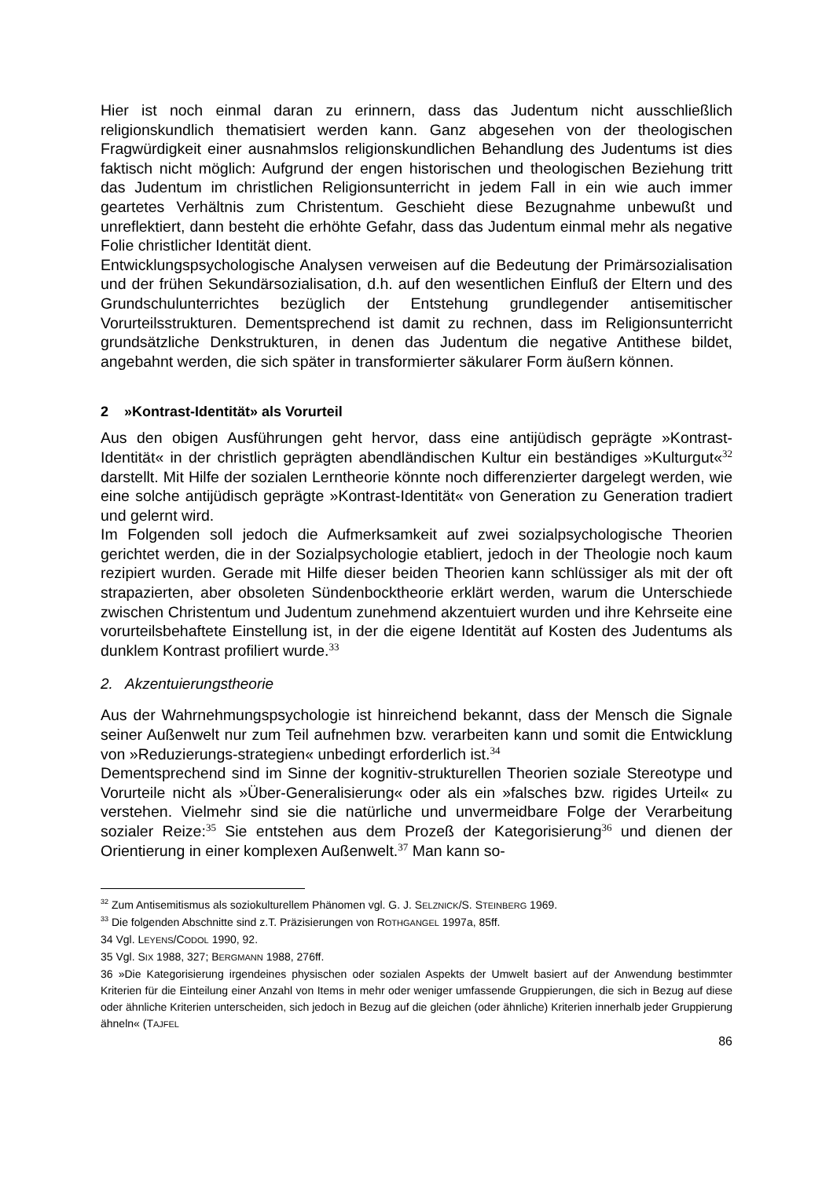Hier ist noch einmal daran zu erinnern, dass das Judentum nicht ausschließlich religionskundlich thematisiert werden kann. Ganz abgesehen von der theologischen Fragwürdigkeit einer ausnahmslos religionskundlichen Behandlung des Judentums ist dies faktisch nicht möglich: Aufgrund der engen historischen und theologischen Beziehung tritt das Judentum im christlichen Religionsunterricht in jedem Fall in ein wie auch immer geartetes Verhältnis zum Christentum. Geschieht diese Bezugnahme unbewußt und unreflektiert, dann besteht die erhöhte Gefahr, dass das Judentum einmal mehr als negative Folie christlicher Identität dient.
Entwicklungspsychologische Analysen verweisen auf die Bedeutung der Primärsozialisation und der frühen Sekundärsozialisation, d.h. auf den wesentlichen Einfluß der Eltern und des Grundschulunterrichtes bezüglich der Entstehung grundlegender antisemitischer Vorurteilsstrukturen. Dementsprechend ist damit zu rechnen, dass im Religionsunterricht grundsätzliche Denkstrukturen, in denen das Judentum die negative Antithese bildet, angebahnt werden, die sich später in transformierter säkularer Form äußern können.
2 »Kontrast-Identität» als Vorurteil
Aus den obigen Ausführungen geht hervor, dass eine antijüdisch geprägte »Kontrast-Identität« in der christlich geprägten abendländischen Kultur ein beständiges »Kulturgut«<sup>32</sup> darstellt. Mit Hilfe der sozialen Lerntheorie könnte noch differenzierter dargelegt werden, wie eine solche antijüdisch geprägte »Kontrast-Identität« von Generation zu Generation tradiert und gelernt wird.
Im Folgenden soll jedoch die Aufmerksamkeit auf zwei sozialpsychologische Theorien gerichtet werden, die in der Sozialpsychologie etabliert, jedoch in der Theologie noch kaum rezipiert wurden. Gerade mit Hilfe dieser beiden Theorien kann schlüssiger als mit der oft strapazierten, aber obsoleten Sündenbocktheorie erklärt werden, warum die Unterschiede zwischen Christentum und Judentum zunehmend akzentuiert wurden und ihre Kehrseite eine vorurteilsbehaftete Einstellung ist, in der die eigene Identität auf Kosten des Judentums als dunklem Kontrast profiliert wurde.<sup>33</sup>
2. Akzentuierungstheorie
Aus der Wahrnehmungspsychologie ist hinreichend bekannt, dass der Mensch die Signale seiner Außenwelt nur zum Teil aufnehmen bzw. verarbeiten kann und somit die Entwicklung von »Reduzierungs-strategien« unbedingt erforderlich ist.<sup>34</sup>
Dementsprechend sind im Sinne der kognitiv-strukturellen Theorien soziale Stereotype und Vorurteile nicht als »Über-Generalisierung« oder als ein »falsches bzw. rigides Urteil« zu verstehen. Vielmehr sind sie die natürliche und unvermeidbare Folge der Verarbeitung sozialer Reize:<sup>35</sup> Sie entstehen aus dem Prozeß der Kategorisierung<sup>36</sup> und dienen der Orientierung in einer komplexen Außenwelt.<sup>37</sup> Man kann so-
<sup>32</sup> Zum Antisemitismus als soziokulturellem Phänomen vgl. G. J. SELZNICK/S. STEINBERG 1969.
<sup>33</sup> Die folgenden Abschnitte sind z.T. Präzisierungen von ROTHGANGEL 1997a, 85ff.
34 Vgl. LEYENS/CODOL 1990, 92.
35 Vgl. SIX 1988, 327; BERGMANN 1988, 276ff.
36 »Die Kategorisierung irgendeines physischen oder sozialen Aspekts der Umwelt basiert auf der Anwendung bestimmter Kriterien für die Einteilung einer Anzahl von Items in mehr oder weniger umfassende Gruppierungen, die sich in Bezug auf diese oder ähnliche Kriterien unterscheiden, sich jedoch in Bezug auf die gleichen (oder ähnliche) Kriterien innerhalb jeder Gruppierung ähneln« (TAJFEL
86